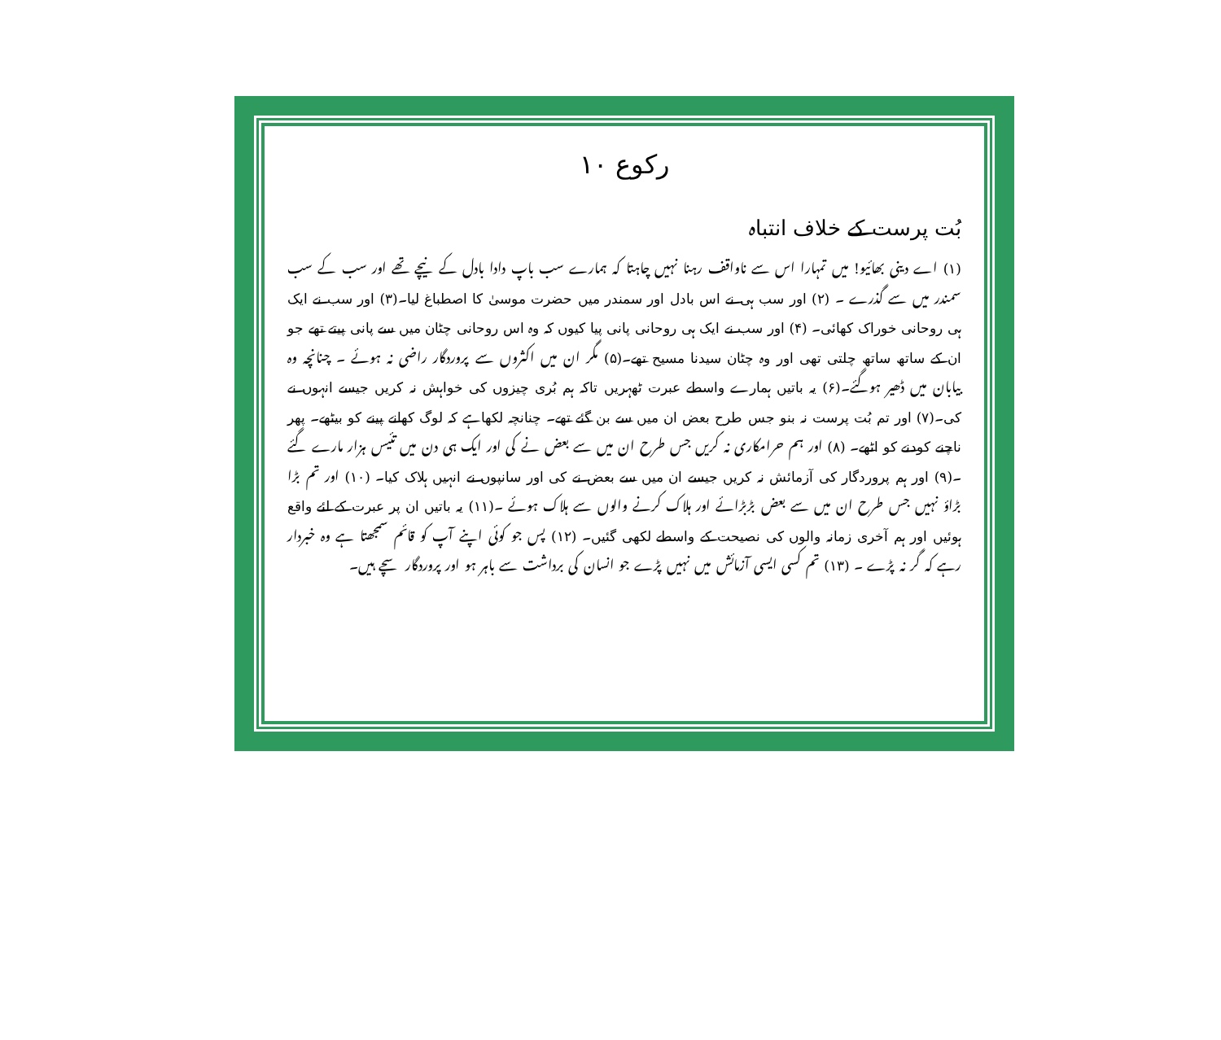رکوع ۱۰
بُت پرست کے خلاف انتباہ
(۱) اے دینی بھائیو! میں تمہارا اس سے ناواقف رہنا نہیں چاہتا کہ ہمارے سب باپ دادا بادل کے نیچے تھے اور سب کے سب سمندر میں سے گذرے ۔ (۲) اور سب ہی نے اس بادل اور سمندر میں حضرت موسیٰ کا اصطباغ لیا۔(۳) اور سب نے ایک ہی روحانی خوراک کھائی۔ (۴) اور سب نے ایک ہی روحانی پانی پیا کیوں کہ وہ اس روحانی چٹان میں سے پانی پیتے تھے جو ان کے ساتھ ساتھ چلتی تھی اور وہ چٹان سیدنا مسیح تھے۔(۵) مگر ان میں اکثروں سے پروردگار راضی نہ ہوئے ۔ چنانچہ وہ بیابان میں ڈھیر ہوگئے۔(۶) یہ باتیں ہمارے واسطے عبرت ٹھہریں تاکہ ہم بُری چیزوں کی خواہش نہ کریں جیسے انہوں نے کی۔(۷) اور تم بُت پرست نہ بنو جس طرح بعض ان میں سے بن گئے تھے۔ چنانچہ لکھاہے کہ لوگ کھانے پینے کو بیٹھے۔ پھر ناچنے کودنے کو اٹھے۔ (۸) اور ہم حرامکاری نہ کریں جس طرح ان میں سے بعض نے کی اور ایک ہی دن میں تئیس ہزار مارے گئے ۔(۹) اور ہم پروردگار کی آزمائش نہ کریں جیسے ان میں سے بعض نے کی اور سانپوں نے انہیں ہلاک کیا۔ (۱۰) اور تم بڑا بڑاؤ نہیں جس طرح ان میں سے بعض بڑبڑائے اور ہلاک کرنے والوں سے ہلاک ہوئے ۔(۱۱) یہ باتیں ان پر عبرت کے لئے واقع ہوئیں اور ہم آخری زمانہ والوں کی نصیحت کے واسطے لکھی گئیں۔ (۱۲) پس جو کوئی اپنے آپ کو قائم سمجھتا ہے وہ خبردار رہے کہ گر نہ پڑے ۔ (۱۳) تم کسی ایسی آزمائش میں نہیں پڑے جو انسان کی برداشت سے باہر ہو اور پروردگار سچے ہیں۔